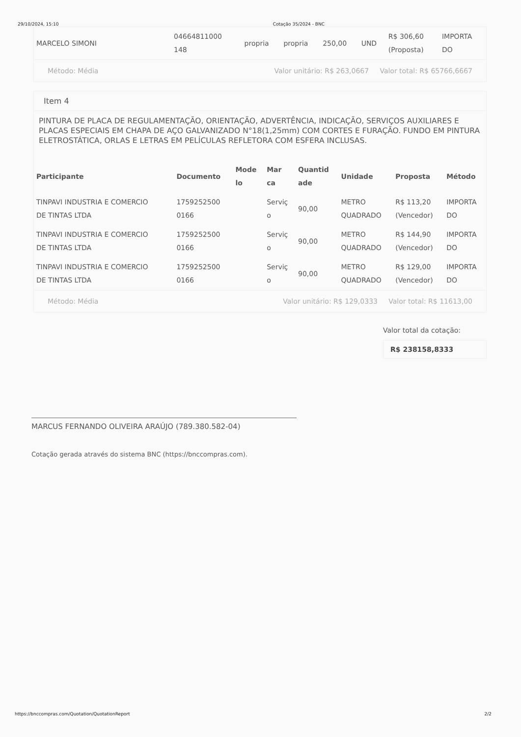29/10/2024, 15:10 Cotação 35/2024 - BNC
| MARCELO SIMONI | 04664811000 148 | propria | propria | 250,00 | UND | R$ 306,60 (Proposta) | IMPORTA DO |
Método: Média Valor unitário: R$ 263,0667 Valor total: R$ 65766,6667
Item 4
PINTURA DE PLACA DE REGULAMENTAÇÃO, ORIENTAÇÃO, ADVERTÊNCIA, INDICAÇÃO, SERVIÇOS AUXILIARES E PLACAS ESPECIAIS EM CHAPA DE AÇO GALVANIZADO N°18(1,25mm) COM CORTES E FURAÇÃO. FUNDO EM PINTURA ELETROSTÁTICA, ORLAS E LETRAS EM PELÍCULAS REFLETORA COM ESFERA INCLUSAS.
| Participante | Documento | Mode lo | Mar ca | Quantid ade | Unidade | Proposta | Método |
| --- | --- | --- | --- | --- | --- | --- | --- |
| TINPAVI INDUSTRIA E COMERCIO DE TINTAS LTDA | 1759252500 0166 | | Serviç o | 90,00 | METRO QUADRADO | R$ 113,20 (Vencedor) | IMPORTA DO |
| TINPAVI INDUSTRIA E COMERCIO DE TINTAS LTDA | 1759252500 0166 | | Serviç o | 90,00 | METRO QUADRADO | R$ 144,90 (Vencedor) | IMPORTA DO |
| TINPAVI INDUSTRIA E COMERCIO DE TINTAS LTDA | 1759252500 0166 | | Serviç o | 90,00 | METRO QUADRADO | R$ 129,00 (Vencedor) | IMPORTA DO |
Método: Média Valor unitário: R$ 129,0333 Valor total: R$ 11613,00
Valor total da cotação:
R$ 238158,8333
MARCUS FERNANDO OLIVEIRA ARAÚJO (789.380.582-04)
Cotação gerada através do sistema BNC (https://bnccompras.com).
https://bnccompras.com/Quotation/QuotationReport 2/2